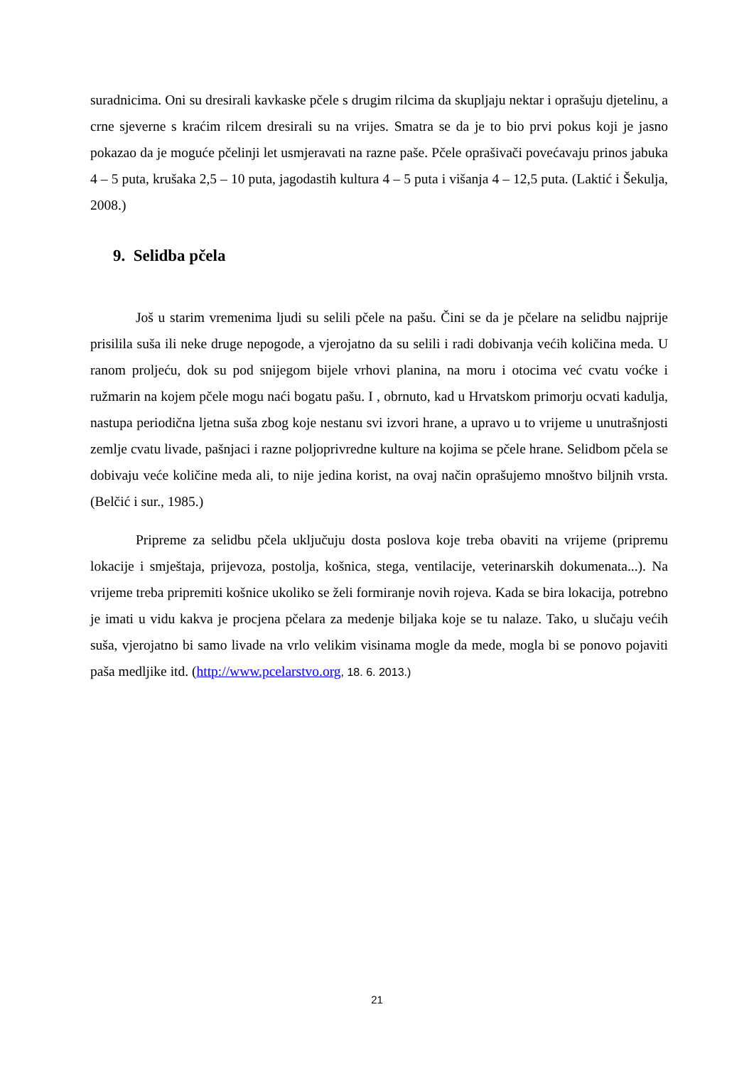suradnicima. Oni su dresirali kavkaske pčele s drugim rilcima da skupljaju nektar i oprašuju djetelinu, a crne sjeverne s kraćim rilcem dresirali su na vrijes. Smatra se da je to bio prvi pokus koji je jasno pokazao da je moguće pčelinji let usmjeravati na razne paše. Pčele oprašivači povećavaju prinos jabuka 4 – 5 puta, krušaka 2,5 – 10 puta, jagodastih kultura 4 – 5 puta i višanja 4 – 12,5 puta. (Laktić i Šekulja, 2008.)
9. Selidba pčela
Još u starim vremenima ljudi su selili pčele na pašu. Čini se da je pčelare na selidbu najprije prisilila suša ili neke druge nepogode, a vjerojatno da su selili i radi dobivanja većih količina meda. U ranom proljeću, dok su pod snijegom bijele vrhovi planina, na moru i otocima već cvatu voćke i ružmarin na kojem pčele mogu naći bogatu pašu. I , obrnuto, kad u Hrvatskom primorju ocvati kadulja, nastupa periodična ljetna suša zbog koje nestanu svi izvori hrane, a upravo u to vrijeme u unutrašnjosti zemlje cvatu livade, pašnjaci i razne poljoprivredne kulture na kojima se pčele hrane. Selidbom pčela se dobivaju veće količine meda ali, to nije jedina korist, na ovaj način oprašujemo mnoštvo biljnih vrsta. (Belčić i sur., 1985.)
Pripreme za selidbu pčela uključuju dosta poslova koje treba obaviti na vrijeme (pripremu lokacije i smještaja, prijevoza, postolja, košnica, stega, ventilacije, veterinarskih dokumenata...). Na vrijeme treba pripremiti košnice ukoliko se želi formiranje novih rojeva. Kada se bira lokacija, potrebno je imati u vidu kakva je procjena pčelara za medenje biljaka koje se tu nalaze. Tako, u slučaju većih suša, vjerojatno bi samo livade na vrlo velikim visinama mogle da mede, mogla bi se ponovo pojaviti paša medljike itd. (http://www.pcelarstvo.org, 18. 6. 2013.)
21